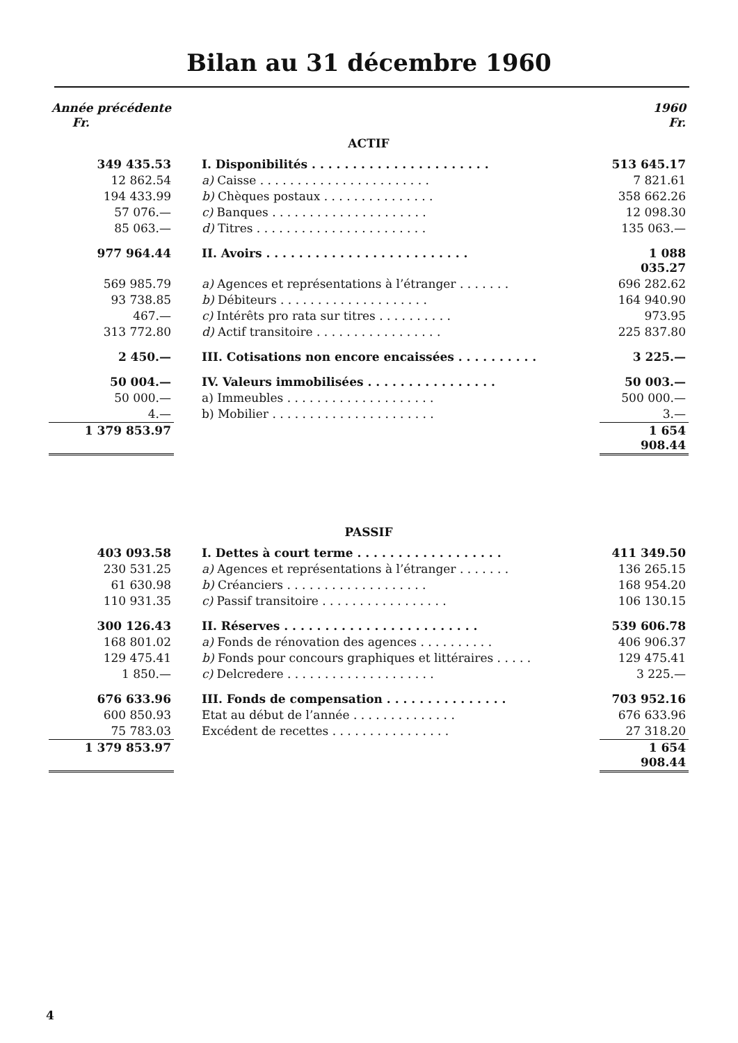Bilan au 31 décembre 1960
| Année précédente Fr. | | 1960 Fr. |
| ACTIF | | |
| 349 435.53 | I. Disponibilités . . . . . . . . . . . . . . . . . . . . . . | 513 645.17 |
| 12 862.54 | a) Caisse . . . . . . . . . . . . . . . . . . . . . . . | 7 821.61 |
| 194 433.99 | b) Chèques postaux . . . . . . . . . . . . . . . | 358 662.26 |
| 57 076.— | c) Banques . . . . . . . . . . . . . . . . . . . . . | 12 098.30 |
| 85 063.— | d) Titres . . . . . . . . . . . . . . . . . . . . . . . | 135 063.— |
| 977 964.44 | II. Avoirs . . . . . . . . . . . . . . . . . . . . . . . . . | 1 088 035.27 |
| 569 985.79 | a) Agences et représentations à l’étranger . . . . . . . | 696 282.62 |
| 93 738.85 | b) Débiteurs . . . . . . . . . . . . . . . . . . . . | 164 940.90 |
| 467.— | c) Intérêts pro rata sur titres . . . . . . . . . . | 973.95 |
| 313 772.80 | d) Actif transitoire . . . . . . . . . . . . . . . . . | 225 837.80 |
| 2 450.— | III. Cotisations non encore encaissées . . . . . . . . . . | 3 225.— |
| 50 004.— | IV. Valeurs immobilisées . . . . . . . . . . . . . . . . | 50 003.— |
| 50 000.— | a) Immeubles . . . . . . . . . . . . . . . . . . . . | 500 000.— |
| 4.— | b) Mobilier . . . . . . . . . . . . . . . . . . . . . . | 3.— |
| 1 379 853.97 | | 1 654 908.44 |
| PASSIF | | |
| 403 093.58 | I. Dettes à court terme . . . . . . . . . . . . . . . . . . | 411 349.50 |
| 230 531.25 | a) Agences et représentations à l’étranger . . . . . . . | 136 265.15 |
| 61 630.98 | b) Créanciers . . . . . . . . . . . . . . . . . . . | 168 954.20 |
| 110 931.35 | c) Passif transitoire . . . . . . . . . . . . . . . . . | 106 130.15 |
| 300 126.43 | II. Réserves . . . . . . . . . . . . . . . . . . . . . . . . | 539 606.78 |
| 168 801.02 | a) Fonds de rénovation des agences . . . . . . . . . . | 406 906.37 |
| 129 475.41 | b) Fonds pour concours graphiques et littéraires . . . . . | 129 475.41 |
| 1 850.— | c) Delcredere . . . . . . . . . . . . . . . . . . . . | 3 225.— |
| 676 633.96 | III. Fonds de compensation . . . . . . . . . . . . . . . | 703 952.16 |
| 600 850.93 | Etat au début de l’année . . . . . . . . . . . . . . | 676 633.96 |
| 75 783.03 | Excédent de recettes . . . . . . . . . . . . . . . . | 27 318.20 |
| 1 379 853.97 | | 1 654 908.44 |
4